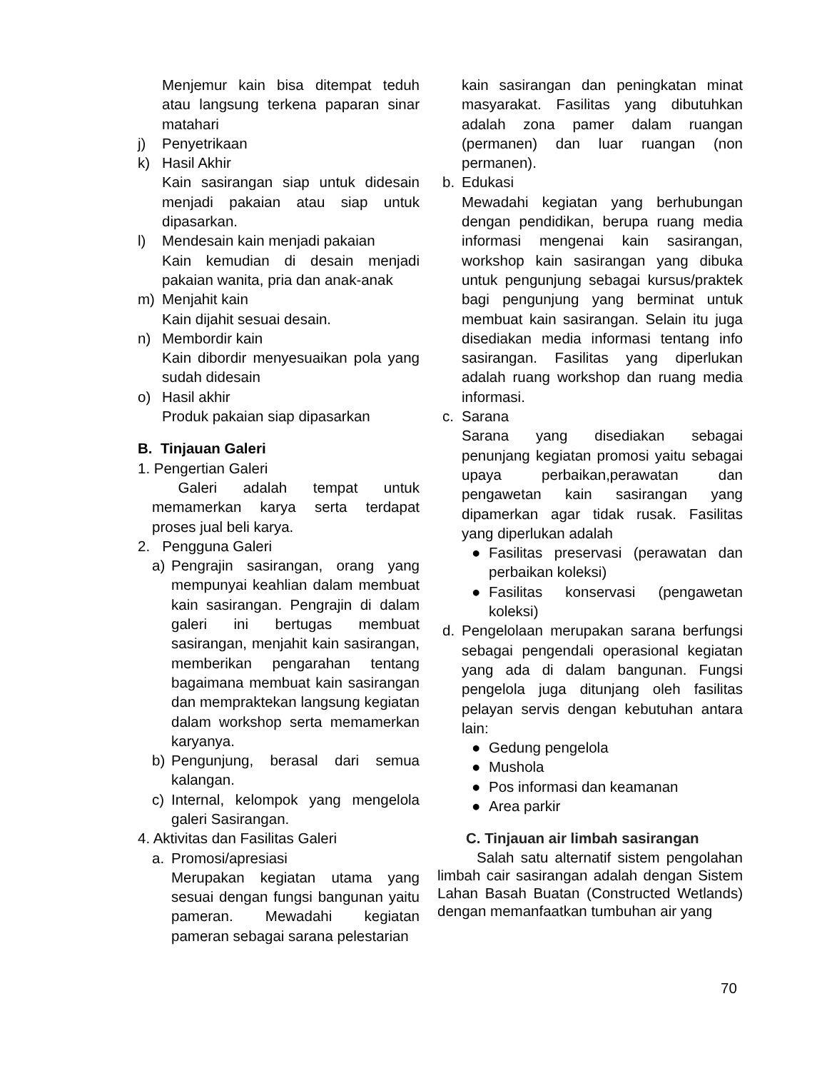Menjemur kain bisa ditempat teduh atau langsung terkena paparan sinar matahari
j) Penyetrikaan
k) Hasil Akhir
Kain sasirangan siap untuk didesain menjadi pakaian atau siap untuk dipasarkan.
l) Mendesain kain menjadi pakaian
Kain kemudian di desain menjadi pakaian wanita, pria dan anak-anak
m) Menjahit kain
Kain dijahit sesuai desain.
n) Membordir kain
Kain dibordir menyesuaikan pola yang sudah didesain
o) Hasil akhir
Produk pakaian siap dipasarkan
B. Tinjauan Galeri
1. Pengertian Galeri
Galeri adalah tempat untuk memamerkan karya serta terdapat proses jual beli karya.
2. Pengguna Galeri
a) Pengrajin sasirangan, orang yang mempunyai keahlian dalam membuat kain sasirangan. Pengrajin di dalam galeri ini bertugas membuat sasirangan, menjahit kain sasirangan, memberikan pengarahan tentang bagaimana membuat kain sasirangan dan mempraktekan langsung kegiatan dalam workshop serta memamerkan karyanya.
b) Pengunjung, berasal dari semua kalangan.
c) Internal, kelompok yang mengelola galeri Sasirangan.
4. Aktivitas dan Fasilitas Galeri
a. Promosi/apresiasi
Merupakan kegiatan utama yang sesuai dengan fungsi bangunan yaitu pameran. Mewadahi kegiatan pameran sebagai sarana pelestarian
kain sasirangan dan peningkatan minat masyarakat. Fasilitas yang dibutuhkan adalah zona pamer dalam ruangan (permanen) dan luar ruangan (non permanen).
b. Edukasi
Mewadahi kegiatan yang berhubungan dengan pendidikan, berupa ruang media informasi mengenai kain sasirangan, workshop kain sasirangan yang dibuka untuk pengunjung sebagai kursus/praktek bagi pengunjung yang berminat untuk membuat kain sasirangan. Selain itu juga disediakan media informasi tentang info sasirangan. Fasilitas yang diperlukan adalah ruang workshop dan ruang media informasi.
c. Sarana
Sarana yang disediakan sebagai penunjang kegiatan promosi yaitu sebagai upaya perbaikan,perawatan dan pengawetan kain sasirangan yang dipamerkan agar tidak rusak. Fasilitas yang diperlukan adalah
● Fasilitas preservasi (perawatan dan perbaikan koleksi)
● Fasilitas konservasi (pengawetan koleksi)
d. Pengelolaan merupakan sarana berfungsi sebagai pengendali operasional kegiatan yang ada di dalam bangunan. Fungsi pengelola juga ditunjang oleh fasilitas pelayan servis dengan kebutuhan antara lain:
● Gedung pengelola
● Mushola
● Pos informasi dan keamanan
● Area parkir
C. Tinjauan air limbah sasirangan
Salah satu alternatif sistem pengolahan limbah cair sasirangan adalah dengan Sistem Lahan Basah Buatan (Constructed Wetlands) dengan memanfaatkan tumbuhan air yang
70